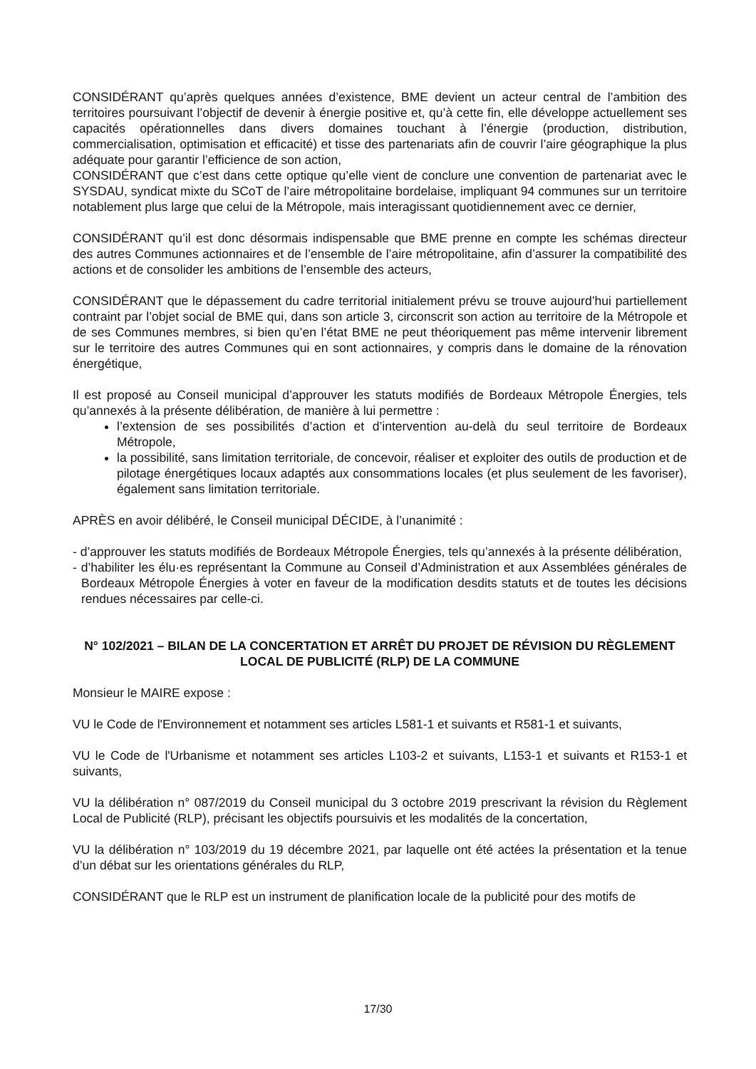CONSIDÉRANT qu’après quelques années d’existence, BME devient un acteur central de l’ambition des territoires poursuivant l’objectif de devenir à énergie positive et, qu’à cette fin, elle développe actuellement ses capacités opérationnelles dans divers domaines touchant à l’énergie (production, distribution, commercialisation, optimisation et efficacité) et tisse des partenariats afin de couvrir l’aire géographique la plus adéquate pour garantir l’efficience de son action,
CONSIDÉRANT que c’est dans cette optique qu’elle vient de conclure une convention de partenariat avec le SYSDAU, syndicat mixte du SCoT de l’aire métropolitaine bordelaise, impliquant 94 communes sur un territoire notablement plus large que celui de la Métropole, mais interagissant quotidiennement avec ce dernier,
CONSIDÉRANT qu’il est donc désormais indispensable que BME prenne en compte les schémas directeur des autres Communes actionnaires et de l’ensemble de l’aire métropolitaine, afin d’assurer la compatibilité des actions et de consolider les ambitions de l’ensemble des acteurs,
CONSIDÉRANT que le dépassement du cadre territorial initialement prévu se trouve aujourd’hui partiellement contraint par l’objet social de BME qui, dans son article 3, circonscrit son action au territoire de la Métropole et de ses Communes membres, si bien qu’en l’état BME ne peut théoriquement pas même intervenir librement sur le territoire des autres Communes qui en sont actionnaires, y compris dans le domaine de la rénovation énergétique,
Il est proposé au Conseil municipal d’approuver les statuts modifiés de Bordeaux Métropole Énergies, tels qu’annexés à la présente délibération, de manière à lui permettre :
l’extension de ses possibilités d’action et d’intervention au-delà du seul territoire de Bordeaux Métropole,
la possibilité, sans limitation territoriale, de concevoir, réaliser et exploiter des outils de production et de pilotage énergétiques locaux adaptés aux consommations locales (et plus seulement de les favoriser), également sans limitation territoriale.
APRÈS en avoir délibéré, le Conseil municipal DÉCIDE, à l’unanimité :
- d’approuver les statuts modifiés de Bordeaux Métropole Énergies, tels qu’annexés à la présente délibération,
- d’habiliter les élu·es représentant la Commune au Conseil d’Administration et aux Assemblées générales de Bordeaux Métropole Énergies à voter en faveur de la modification desdits statuts et de toutes les décisions rendues nécessaires par celle-ci.
N° 102/2021 – BILAN DE LA CONCERTATION ET ARRÊT DU PROJET DE RÉVISION DU RÈGLEMENT LOCAL DE PUBLICITÉ (RLP) DE LA COMMUNE
Monsieur le MAIRE expose :
VU le Code de l'Environnement et notamment ses articles L581-1 et suivants et R581-1 et suivants,
VU le Code de l'Urbanisme et notamment ses articles L103-2 et suivants, L153-1 et suivants et R153-1 et suivants,
VU la délibération n° 087/2019 du Conseil municipal du 3 octobre 2019 prescrivant la révision du Règlement Local de Publicité (RLP), précisant les objectifs poursuivis et les modalités de la concertation,
VU la délibération n° 103/2019 du 19 décembre 2021, par laquelle ont été actées la présentation et la tenue d’un débat sur les orientations générales du RLP,
CONSIDÉRANT que le RLP est un instrument de planification locale de la publicité pour des motifs de
17/30